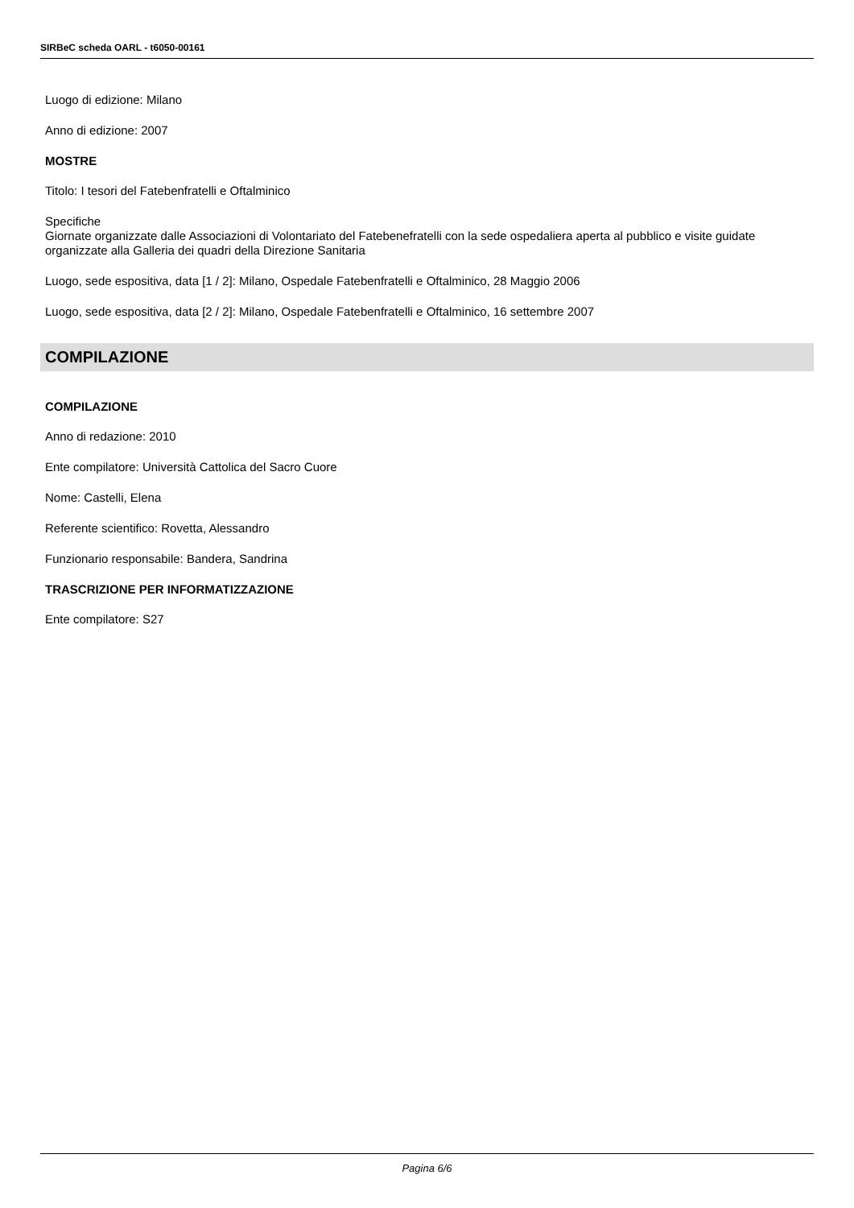SIRBeC scheda OARL - t6050-00161
Luogo di edizione: Milano
Anno di edizione: 2007
MOSTRE
Titolo: I tesori del Fatebenfratelli e Oftalminico
Specifiche
Giornate organizzate dalle Associazioni di Volontariato del Fatebenefratelli con la sede ospedaliera aperta al pubblico e visite guidate organizzate alla Galleria dei quadri della Direzione Sanitaria
Luogo, sede espositiva, data [1 / 2]: Milano, Ospedale Fatebenfratelli e Oftalminico, 28 Maggio 2006
Luogo, sede espositiva, data [2 / 2]: Milano, Ospedale Fatebenfratelli e Oftalminico, 16 settembre 2007
COMPILAZIONE
COMPILAZIONE
Anno di redazione: 2010
Ente compilatore: Università Cattolica del Sacro Cuore
Nome: Castelli, Elena
Referente scientifico: Rovetta, Alessandro
Funzionario responsabile: Bandera, Sandrina
TRASCRIZIONE PER INFORMATIZZAZIONE
Ente compilatore: S27
Pagina 6/6